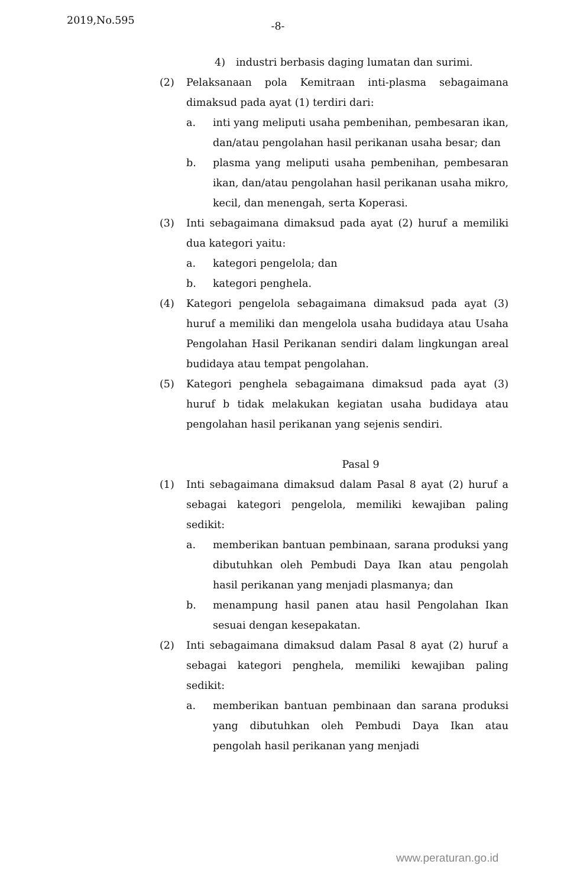2019,No.595
-8-
4) industri berbasis daging lumatan dan surimi.
(2) Pelaksanaan pola Kemitraan inti-plasma sebagaimana dimaksud pada ayat (1) terdiri dari:
a. inti yang meliputi usaha pembenihan, pembesaran ikan, dan/atau pengolahan hasil perikanan usaha besar; dan
b. plasma yang meliputi usaha pembenihan, pembesaran ikan, dan/atau pengolahan hasil perikanan usaha mikro, kecil, dan menengah, serta Koperasi.
(3) Inti sebagaimana dimaksud pada ayat (2) huruf a memiliki dua kategori yaitu:
a. kategori pengelola; dan
b. kategori penghela.
(4) Kategori pengelola sebagaimana dimaksud pada ayat (3) huruf a memiliki dan mengelola usaha budidaya atau Usaha Pengolahan Hasil Perikanan sendiri dalam lingkungan areal budidaya atau tempat pengolahan.
(5) Kategori penghela sebagaimana dimaksud pada ayat (3) huruf b tidak melakukan kegiatan usaha budidaya atau pengolahan hasil perikanan yang sejenis sendiri.
Pasal 9
(1) Inti sebagaimana dimaksud dalam Pasal 8 ayat (2) huruf a sebagai kategori pengelola, memiliki kewajiban paling sedikit:
a. memberikan bantuan pembinaan, sarana produksi yang dibutuhkan oleh Pembudi Daya Ikan atau pengolah hasil perikanan yang menjadi plasmanya; dan
b. menampung hasil panen atau hasil Pengolahan Ikan sesuai dengan kesepakatan.
(2) Inti sebagaimana dimaksud dalam Pasal 8 ayat (2) huruf a sebagai kategori penghela, memiliki kewajiban paling sedikit:
a. memberikan bantuan pembinaan dan sarana produksi yang dibutuhkan oleh Pembudi Daya Ikan atau pengolah hasil perikanan yang menjadi
www.peraturan.go.id